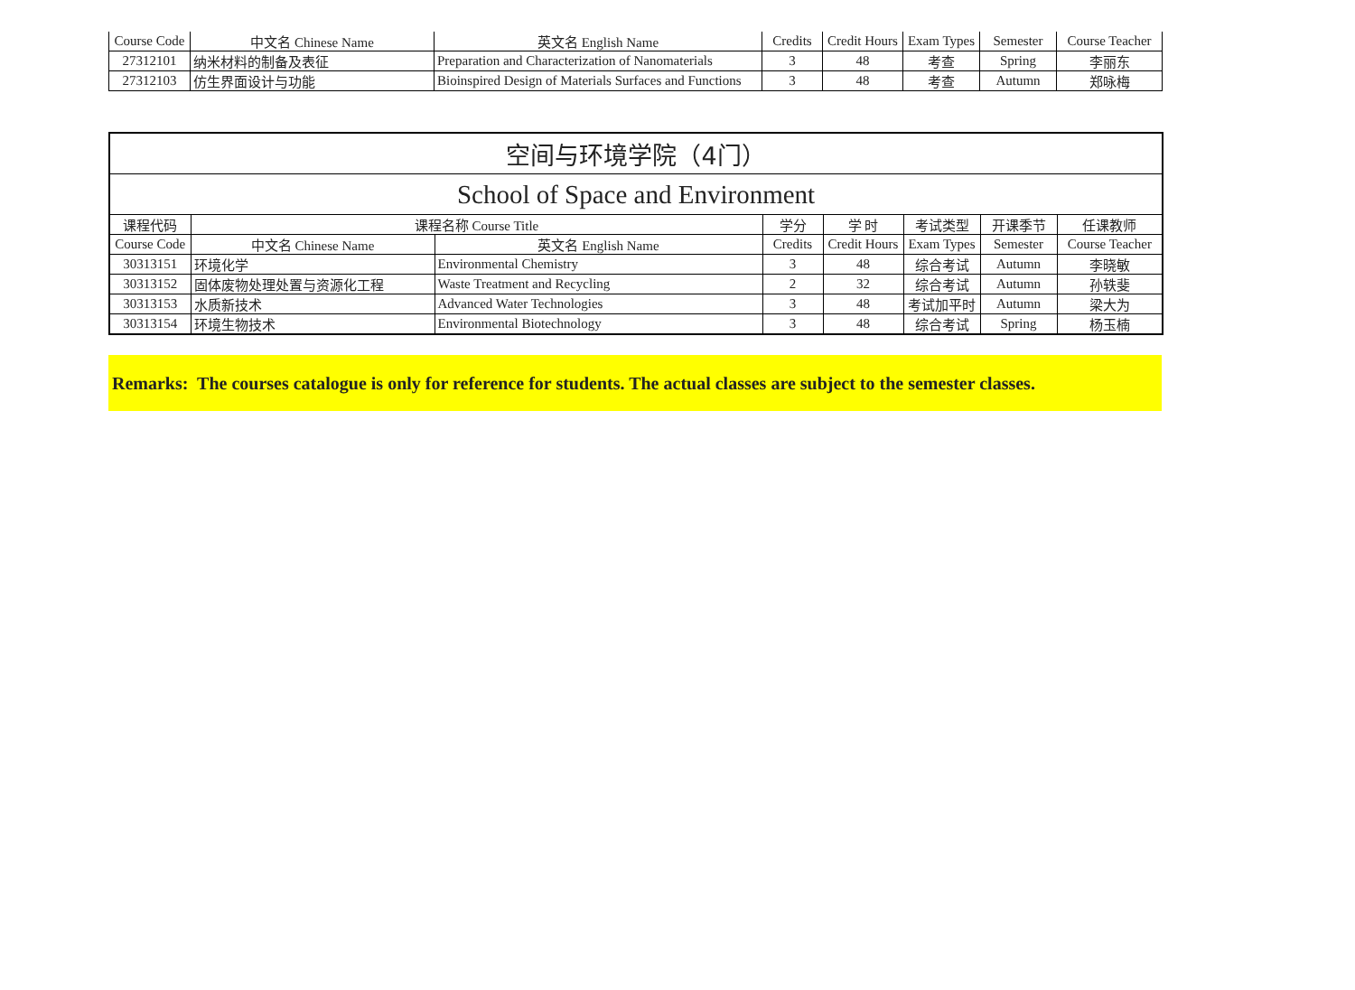| Course Code | 中文名 Chinese Name | 英文名 English Name | Credits | Credit Hours | Exam Types | Semester | Course Teacher |
| 27312101 | 纳米材料的制备及表征 | Preparation and Characterization of Nanomaterials | 3 | 48 | 考查 | Spring | 李丽东 |
| 27312103 | 仿生界面设计与功能 | Bioinspired Design of Materials Surfaces and Functions | 3 | 48 | 考查 | Autumn | 郑咏梅 |
| 空间与环境学院（4门） | | | | | | | |
| School of Space and Environment | | | | | | | |
| 课程代码 | 课程名称 Course Title | | 学分 | 学 时 | 考试类型 | 开课季节 | 任课教师 |
| Course Code | 中文名 Chinese Name | 英文名 English Name | Credits | Credit Hours | Exam Types | Semester | Course Teacher |
| 30313151 | 环境化学 | Environmental Chemistry | 3 | 48 | 综合考试 | Autumn | 李晓敏 |
| 30313152 | 固体废物处理处置与资源化工程 | Waste Treatment and Recycling | 2 | 32 | 综合考试 | Autumn | 孙轶斐 |
| 30313153 | 水质新技术 | Advanced Water Technologies | 3 | 48 | 考试加平时 | Autumn | 梁大为 |
| 30313154 | 环境生物技术 | Environmental Biotechnology | 3 | 48 | 综合考试 | Spring | 杨玉楠 |
Remarks: The courses catalogue is only for reference for students. The actual classes are subject to the semester classes.